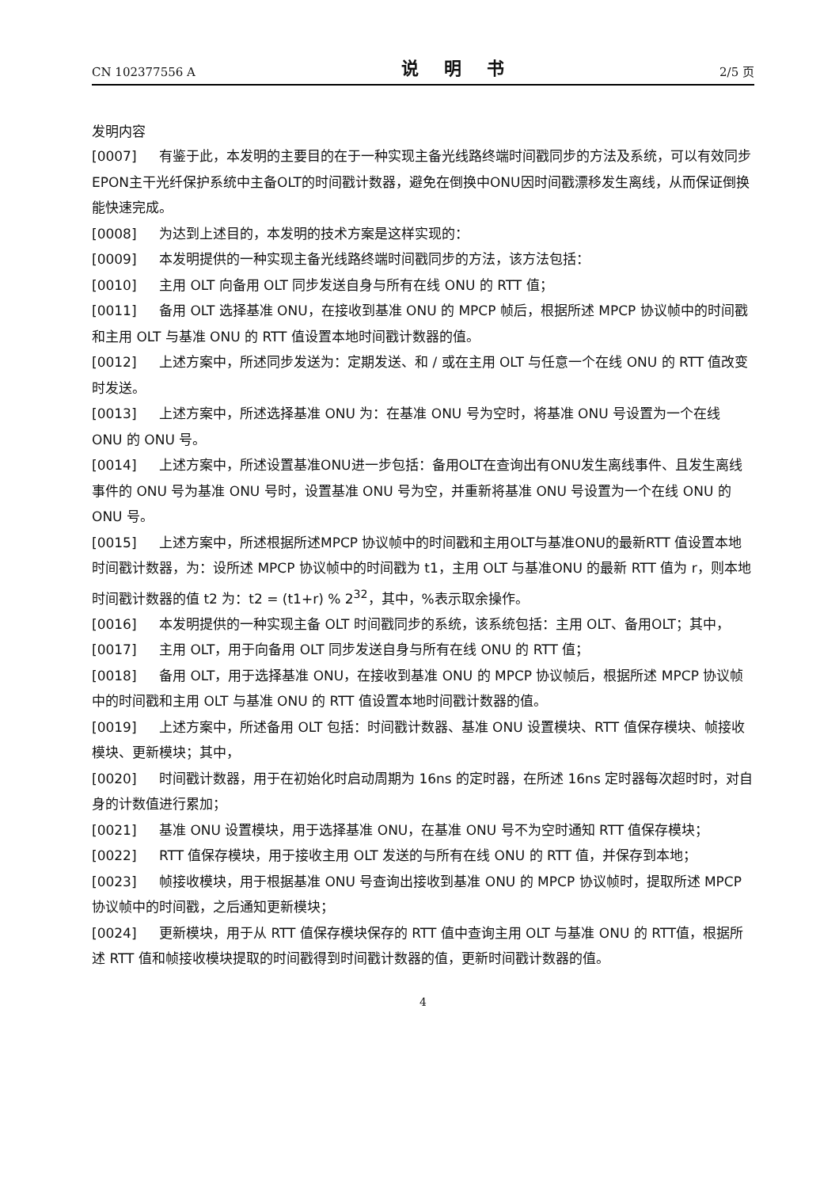CN 102377556 A 说 明 书 2/5 页
发明内容
[0007] 有鉴于此，本发明的主要目的在于一种实现主备光线路终端时间戳同步的方法及系统，可以有效同步EPON主干光纤保护系统中主备OLT的时间戳计数器，避免在倒换中ONU因时间戳漂移发生离线，从而保证倒换能快速完成。
[0008] 为达到上述目的，本发明的技术方案是这样实现的：
[0009] 本发明提供的一种实现主备光线路终端时间戳同步的方法，该方法包括：
[0010] 主用 OLT 向备用 OLT 同步发送自身与所有在线 ONU 的 RTT 值；
[0011] 备用 OLT 选择基准 ONU，在接收到基准 ONU 的 MPCP 帧后，根据所述 MPCP 协议帧中的时间戳和主用 OLT 与基准 ONU 的 RTT 值设置本地时间戳计数器的值。
[0012] 上述方案中，所述同步发送为：定期发送、和 / 或在主用 OLT 与任意一个在线 ONU 的 RTT 值改变时发送。
[0013] 上述方案中，所述选择基准 ONU 为：在基准 ONU 号为空时，将基准 ONU 号设置为一个在线 ONU 的 ONU 号。
[0014] 上述方案中，所述设置基准ONU进一步包括：备用OLT在查询出有ONU发生离线事件、且发生离线事件的 ONU 号为基准 ONU 号时，设置基准 ONU 号为空，并重新将基准 ONU 号设置为一个在线 ONU 的 ONU 号。
[0015] 上述方案中，所述根据所述MPCP 协议帧中的时间戳和主用OLT与基准ONU的最新RTT 值设置本地时间戳计数器，为：设所述 MPCP 协议帧中的时间戳为 t1，主用 OLT 与基准ONU 的最新 RTT 值为 r，则本地时间戳计数器的值 t2 为：t2 = (t1+r) % 2<sup>32</sup>，其中，%表示取余操作。
[0016] 本发明提供的一种实现主备 OLT 时间戳同步的系统，该系统包括：主用 OLT、备用OLT；其中，
[0017] 主用 OLT，用于向备用 OLT 同步发送自身与所有在线 ONU 的 RTT 值；
[0018] 备用 OLT，用于选择基准 ONU，在接收到基准 ONU 的 MPCP 协议帧后，根据所述 MPCP 协议帧中的时间戳和主用 OLT 与基准 ONU 的 RTT 值设置本地时间戳计数器的值。
[0019] 上述方案中，所述备用 OLT 包括：时间戳计数器、基准 ONU 设置模块、RTT 值保存模块、帧接收模块、更新模块；其中，
[0020] 时间戳计数器，用于在初始化时启动周期为 16ns 的定时器，在所述 16ns 定时器每次超时时，对自身的计数值进行累加；
[0021] 基准 ONU 设置模块，用于选择基准 ONU，在基准 ONU 号不为空时通知 RTT 值保存模块；
[0022] RTT 值保存模块，用于接收主用 OLT 发送的与所有在线 ONU 的 RTT 值，并保存到本地；
[0023] 帧接收模块，用于根据基准 ONU 号查询出接收到基准 ONU 的 MPCP 协议帧时，提取所述 MPCP 协议帧中的时间戳，之后通知更新模块；
[0024] 更新模块，用于从 RTT 值保存模块保存的 RTT 值中查询主用 OLT 与基准 ONU 的 RTT值，根据所述 RTT 值和帧接收模块提取的时间戳得到时间戳计数器的值，更新时间戳计数器的值。
4